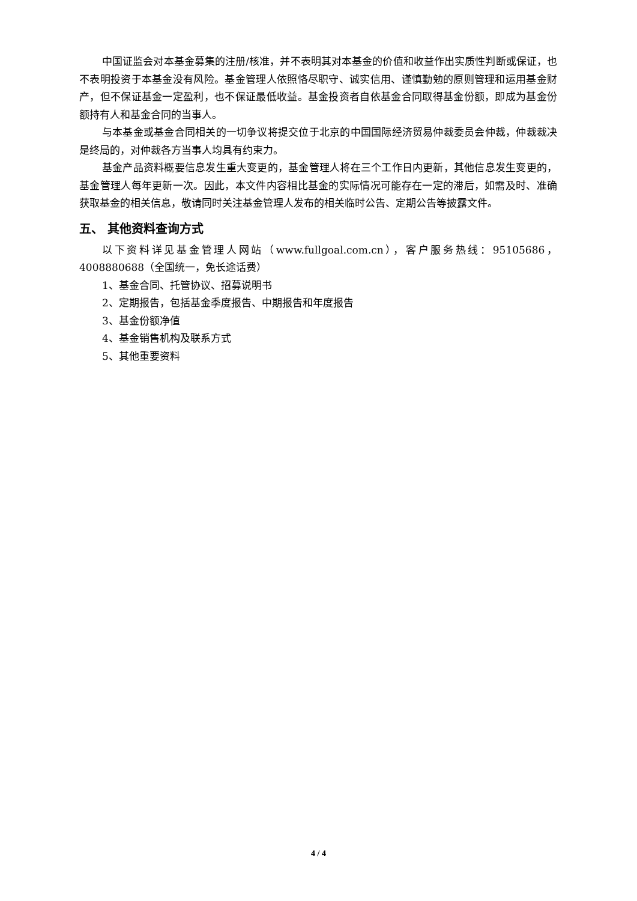中国证监会对本基金募集的注册/核准，并不表明其对本基金的价值和收益作出实质性判断或保证，也不表明投资于本基金没有风险。基金管理人依照恪尽职守、诚实信用、谨慎勤勉的原则管理和运用基金财产，但不保证基金一定盈利，也不保证最低收益。基金投资者自依基金合同取得基金份额，即成为基金份额持有人和基金合同的当事人。
与本基金或基金合同相关的一切争议将提交位于北京的中国国际经济贸易仲裁委员会仲裁，仲裁裁决是终局的，对仲裁各方当事人均具有约束力。
基金产品资料概要信息发生重大变更的，基金管理人将在三个工作日内更新，其他信息发生变更的，基金管理人每年更新一次。因此，本文件内容相比基金的实际情况可能存在一定的滞后，如需及时、准确获取基金的相关信息，敬请同时关注基金管理人发布的相关临时公告、定期公告等披露文件。
五、 其他资料查询方式
以下资料详见基金管理人网站（www.fullgoal.com.cn），客户服务热线：95105686，4008880688（全国统一，免长途话费）
1、基金合同、托管协议、招募说明书
2、定期报告，包括基金季度报告、中期报告和年度报告
3、基金份额净值
4、基金销售机构及联系方式
5、其他重要资料
4 / 4